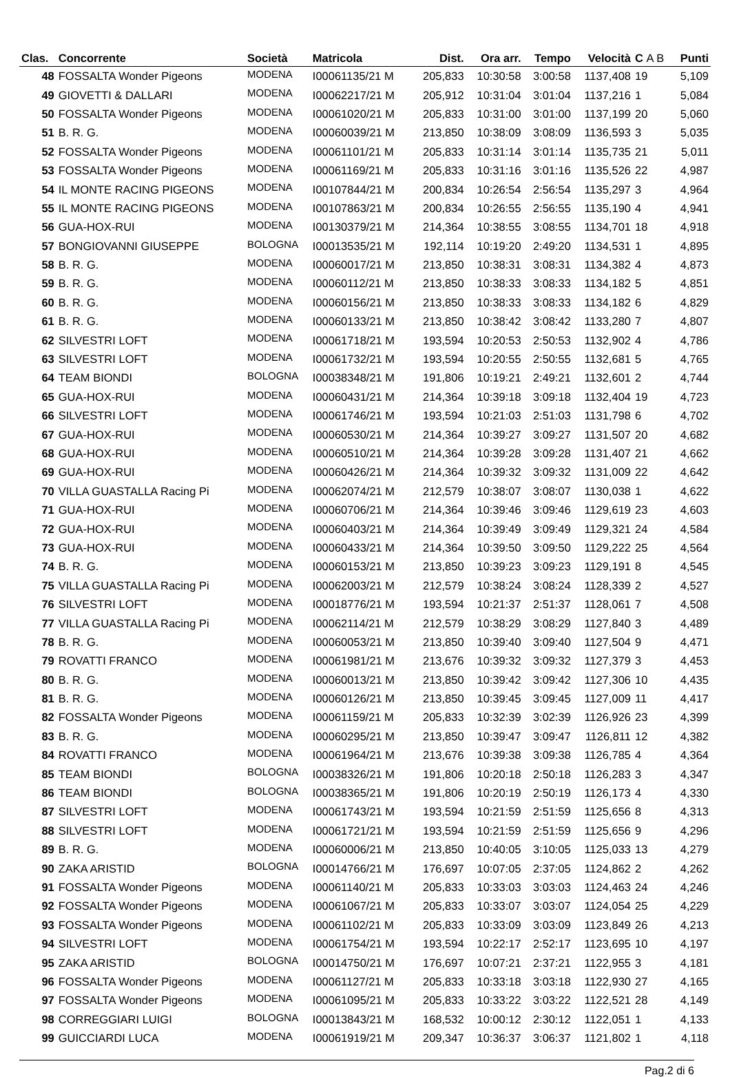| Clas. | Concorrente | Società | Matricola | Dist. | Ora arr. | Tempo | Velocità | C A B | Punti |
| --- | --- | --- | --- | --- | --- | --- | --- | --- | --- |
| 48 | FOSSALTA Wonder Pigeons | MODENA | I00061135/21 M | 205,833 | 10:30:58 | 3:00:58 | 1137,408 | 19 | 5,109 |
| 49 | GIOVETTI & DALLARI | MODENA | I00062217/21 M | 205,912 | 10:31:04 | 3:01:04 | 1137,216 | 1 | 5,084 |
| 50 | FOSSALTA Wonder Pigeons | MODENA | I00061020/21 M | 205,833 | 10:31:00 | 3:01:00 | 1137,199 | 20 | 5,060 |
| 51 | B. R. G. | MODENA | I00060039/21 M | 213,850 | 10:38:09 | 3:08:09 | 1136,593 | 3 | 5,035 |
| 52 | FOSSALTA Wonder Pigeons | MODENA | I00061101/21 M | 205,833 | 10:31:14 | 3:01:14 | 1135,735 | 21 | 5,011 |
| 53 | FOSSALTA Wonder Pigeons | MODENA | I00061169/21 M | 205,833 | 10:31:16 | 3:01:16 | 1135,526 | 22 | 4,987 |
| 54 | IL MONTE RACING PIGEONS | MODENA | I00107844/21 M | 200,834 | 10:26:54 | 2:56:54 | 1135,297 | 3 | 4,964 |
| 55 | IL MONTE RACING PIGEONS | MODENA | I00107863/21 M | 200,834 | 10:26:55 | 2:56:55 | 1135,190 | 4 | 4,941 |
| 56 | GUA-HOX-RUI | MODENA | I00130379/21 M | 214,364 | 10:38:55 | 3:08:55 | 1134,701 | 18 | 4,918 |
| 57 | BONGIOVANNI GIUSEPPE | BOLOGNA | I00013535/21 M | 192,114 | 10:19:20 | 2:49:20 | 1134,531 | 1 | 4,895 |
| 58 | B. R. G. | MODENA | I00060017/21 M | 213,850 | 10:38:31 | 3:08:31 | 1134,382 | 4 | 4,873 |
| 59 | B. R. G. | MODENA | I00060112/21 M | 213,850 | 10:38:33 | 3:08:33 | 1134,182 | 5 | 4,851 |
| 60 | B. R. G. | MODENA | I00060156/21 M | 213,850 | 10:38:33 | 3:08:33 | 1134,182 | 6 | 4,829 |
| 61 | B. R. G. | MODENA | I00060133/21 M | 213,850 | 10:38:42 | 3:08:42 | 1133,280 | 7 | 4,807 |
| 62 | SILVESTRI LOFT | MODENA | I00061718/21 M | 193,594 | 10:20:53 | 2:50:53 | 1132,902 | 4 | 4,786 |
| 63 | SILVESTRI LOFT | MODENA | I00061732/21 M | 193,594 | 10:20:55 | 2:50:55 | 1132,681 | 5 | 4,765 |
| 64 | TEAM BIONDI | BOLOGNA | I00038348/21 M | 191,806 | 10:19:21 | 2:49:21 | 1132,601 | 2 | 4,744 |
| 65 | GUA-HOX-RUI | MODENA | I00060431/21 M | 214,364 | 10:39:18 | 3:09:18 | 1132,404 | 19 | 4,723 |
| 66 | SILVESTRI LOFT | MODENA | I00061746/21 M | 193,594 | 10:21:03 | 2:51:03 | 1131,798 | 6 | 4,702 |
| 67 | GUA-HOX-RUI | MODENA | I00060530/21 M | 214,364 | 10:39:27 | 3:09:27 | 1131,507 | 20 | 4,682 |
| 68 | GUA-HOX-RUI | MODENA | I00060510/21 M | 214,364 | 10:39:28 | 3:09:28 | 1131,407 | 21 | 4,662 |
| 69 | GUA-HOX-RUI | MODENA | I00060426/21 M | 214,364 | 10:39:32 | 3:09:32 | 1131,009 | 22 | 4,642 |
| 70 | VILLA GUASTALLA Racing Pi | MODENA | I00062074/21 M | 212,579 | 10:38:07 | 3:08:07 | 1130,038 | 1 | 4,622 |
| 71 | GUA-HOX-RUI | MODENA | I00060706/21 M | 214,364 | 10:39:46 | 3:09:46 | 1129,619 | 23 | 4,603 |
| 72 | GUA-HOX-RUI | MODENA | I00060403/21 M | 214,364 | 10:39:49 | 3:09:49 | 1129,321 | 24 | 4,584 |
| 73 | GUA-HOX-RUI | MODENA | I00060433/21 M | 214,364 | 10:39:50 | 3:09:50 | 1129,222 | 25 | 4,564 |
| 74 | B. R. G. | MODENA | I00060153/21 M | 213,850 | 10:39:23 | 3:09:23 | 1129,191 | 8 | 4,545 |
| 75 | VILLA GUASTALLA Racing Pi | MODENA | I00062003/21 M | 212,579 | 10:38:24 | 3:08:24 | 1128,339 | 2 | 4,527 |
| 76 | SILVESTRI LOFT | MODENA | I00018776/21 M | 193,594 | 10:21:37 | 2:51:37 | 1128,061 | 7 | 4,508 |
| 77 | VILLA GUASTALLA Racing Pi | MODENA | I00062114/21 M | 212,579 | 10:38:29 | 3:08:29 | 1127,840 | 3 | 4,489 |
| 78 | B. R. G. | MODENA | I00060053/21 M | 213,850 | 10:39:40 | 3:09:40 | 1127,504 | 9 | 4,471 |
| 79 | ROVATTI FRANCO | MODENA | I00061981/21 M | 213,676 | 10:39:32 | 3:09:32 | 1127,379 | 3 | 4,453 |
| 80 | B. R. G. | MODENA | I00060013/21 M | 213,850 | 10:39:42 | 3:09:42 | 1127,306 | 10 | 4,435 |
| 81 | B. R. G. | MODENA | I00060126/21 M | 213,850 | 10:39:45 | 3:09:45 | 1127,009 | 11 | 4,417 |
| 82 | FOSSALTA Wonder Pigeons | MODENA | I00061159/21 M | 205,833 | 10:32:39 | 3:02:39 | 1126,926 | 23 | 4,399 |
| 83 | B. R. G. | MODENA | I00060295/21 M | 213,850 | 10:39:47 | 3:09:47 | 1126,811 | 12 | 4,382 |
| 84 | ROVATTI FRANCO | MODENA | I00061964/21 M | 213,676 | 10:39:38 | 3:09:38 | 1126,785 | 4 | 4,364 |
| 85 | TEAM BIONDI | BOLOGNA | I00038326/21 M | 191,806 | 10:20:18 | 2:50:18 | 1126,283 | 3 | 4,347 |
| 86 | TEAM BIONDI | BOLOGNA | I00038365/21 M | 191,806 | 10:20:19 | 2:50:19 | 1126,173 | 4 | 4,330 |
| 87 | SILVESTRI LOFT | MODENA | I00061743/21 M | 193,594 | 10:21:59 | 2:51:59 | 1125,656 | 8 | 4,313 |
| 88 | SILVESTRI LOFT | MODENA | I00061721/21 M | 193,594 | 10:21:59 | 2:51:59 | 1125,656 | 9 | 4,296 |
| 89 | B. R. G. | MODENA | I00060006/21 M | 213,850 | 10:40:05 | 3:10:05 | 1125,033 | 13 | 4,279 |
| 90 | ZAKA ARISTID | BOLOGNA | I00014766/21 M | 176,697 | 10:07:05 | 2:37:05 | 1124,862 | 2 | 4,262 |
| 91 | FOSSALTA Wonder Pigeons | MODENA | I00061140/21 M | 205,833 | 10:33:03 | 3:03:03 | 1124,463 | 24 | 4,246 |
| 92 | FOSSALTA Wonder Pigeons | MODENA | I00061067/21 M | 205,833 | 10:33:07 | 3:03:07 | 1124,054 | 25 | 4,229 |
| 93 | FOSSALTA Wonder Pigeons | MODENA | I00061102/21 M | 205,833 | 10:33:09 | 3:03:09 | 1123,849 | 26 | 4,213 |
| 94 | SILVESTRI LOFT | MODENA | I00061754/21 M | 193,594 | 10:22:17 | 2:52:17 | 1123,695 | 10 | 4,197 |
| 95 | ZAKA ARISTID | BOLOGNA | I00014750/21 M | 176,697 | 10:07:21 | 2:37:21 | 1122,955 | 3 | 4,181 |
| 96 | FOSSALTA Wonder Pigeons | MODENA | I00061127/21 M | 205,833 | 10:33:18 | 3:03:18 | 1122,930 | 27 | 4,165 |
| 97 | FOSSALTA Wonder Pigeons | MODENA | I00061095/21 M | 205,833 | 10:33:22 | 3:03:22 | 1122,521 | 28 | 4,149 |
| 98 | CORREGGIARI LUIGI | BOLOGNA | I00013843/21 M | 168,532 | 10:00:12 | 2:30:12 | 1122,051 | 1 | 4,133 |
| 99 | GUICCIARDI LUCA | MODENA | I00061919/21 M | 209,347 | 10:36:37 | 3:06:37 | 1121,802 | 1 | 4,118 |
Pag.2 di 6